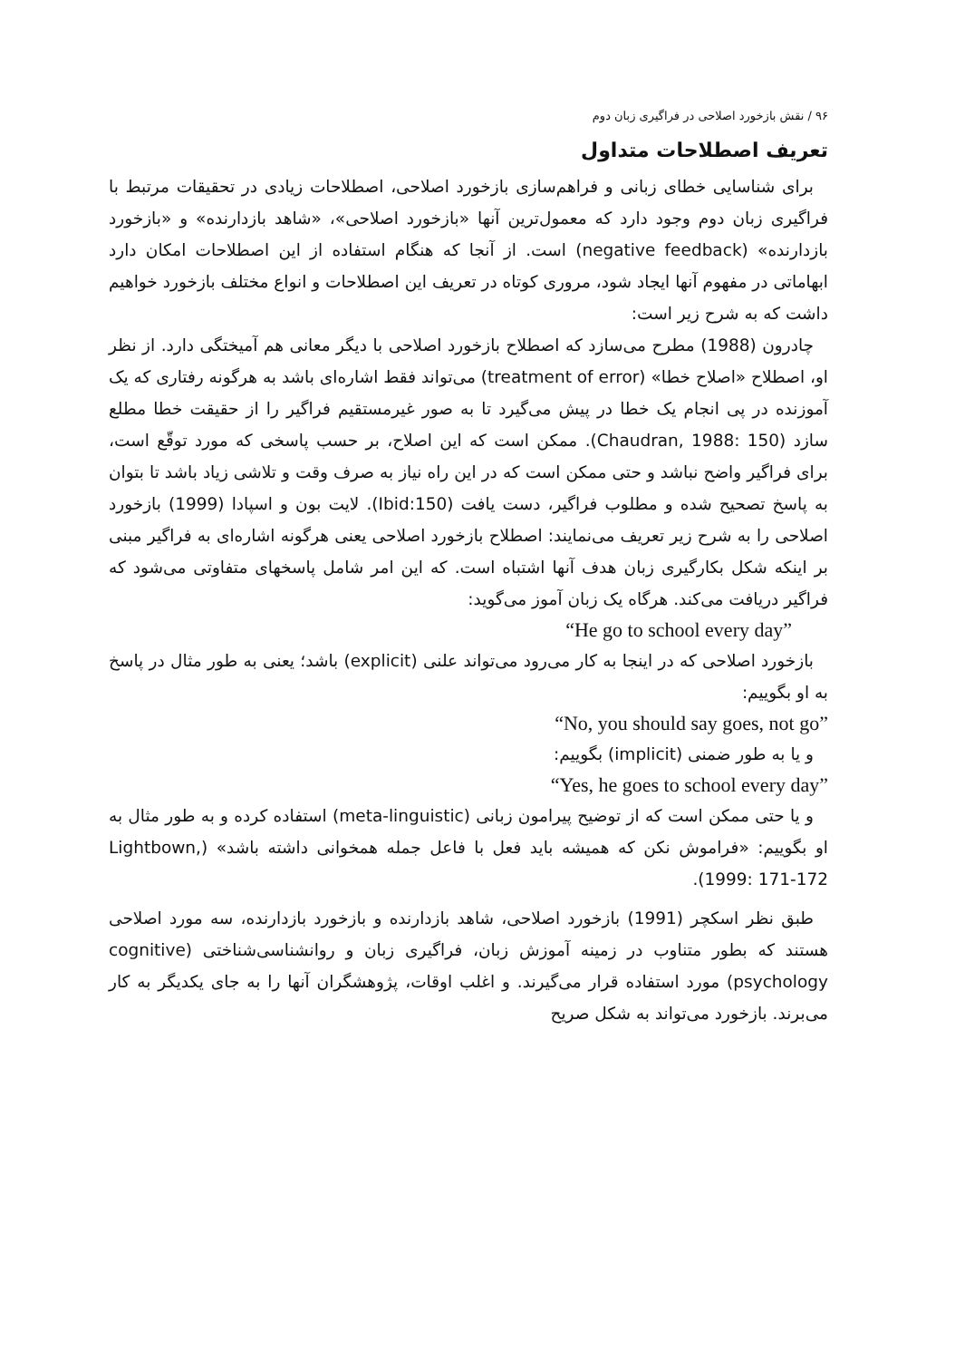۹۶ / نقش بازخورد اصلاحی در فراگیری زبان دوم
تعریف اصطلاحات متداول
برای شناسایی خطای زبانی و فراهم‌سازی بازخورد اصلاحی، اصطلاحات زیادی در تحقیقات مرتبط با فراگیری زبان دوم وجود دارد که معمول‌ترین آنها «بازخورد اصلاحی»، «شاهد بازدارنده» و «بازخورد بازدارنده» (negative feedback) است. از آنجا که هنگام استفاده از این اصطلاحات امکان دارد ابهاماتی در مفهوم آنها ایجاد شود، مروری کوتاه در تعریف این اصطلاحات و انواع مختلف بازخورد خواهیم داشت که به شرح زیر است:
چادرون (1988) مطرح می‌سازد که اصطلاح بازخورد اصلاحی با دیگر معانی هم آمیختگی دارد. از نظر او، اصطلاح «اصلاح خطا» (treatment of error) می‌تواند فقط اشاره‌ای باشد به هرگونه رفتاری که یک آموزنده در پی انجام یک خطا در پیش می‌گیرد تا به صور غیرمستقیم فراگیر را از حقیقت خطا مطلع سازد (Chaudran, 1988: 150). ممکن است که این اصلاح، بر حسب پاسخی که مورد توقّع است، برای فراگیر واضح نباشد و حتی ممکن است که در این راه نیاز به صرف وقت و تلاشی زیاد باشد تا بتوان به پاسخ تصحیح شده و مطلوب فراگیر، دست یافت (Ibid:150). لایت بون و اسپادا (1999) بازخورد اصلاحی را به شرح زیر تعریف می‌نمایند: اصطلاح بازخورد اصلاحی یعنی هرگونه اشاره‌ای به فراگیر مبنی بر اینکه شکل بکارگیری زبان هدف آنها اشتباه است. که این امر شامل پاسخهای متفاوتی می‌شود که فراگیر دریافت می‌کند. هرگاه یک زبان آموز می‌گوید:
“He go to school every day”
بازخورد اصلاحی که در اینجا به کار می‌رود می‌تواند علنی (explicit) باشد؛ یعنی به طور مثال در پاسخ به او بگوییم:
“No, you should say goes, not go”
و یا به طور ضمنی (implicit) بگوییم:
“Yes, he goes to school every day”
و یا حتی ممکن است که از توضیح پیرامون زبانی (meta-linguistic) استفاده کرده و به طور مثال به او بگوییم: «فراموش نکن که همیشه باید فعل با فاعل جمله همخوانی داشته باشد» (Lightbown, 1999: 171-172).
طبق نظر اسکچر (1991) بازخورد اصلاحی، شاهد بازدارنده و بازخورد بازدارنده، سه مورد اصلاحی هستند که بطور متناوب در زمینه آموزش زبان، فراگیری زبان و روانشناسی‌شناختی (cognitive psychology) مورد استفاده قرار می‌گیرند. و اغلب اوقات، پژوهشگران آنها را به جای یکدیگر به کار می‌برند. بازخورد می‌تواند به شکل صریح